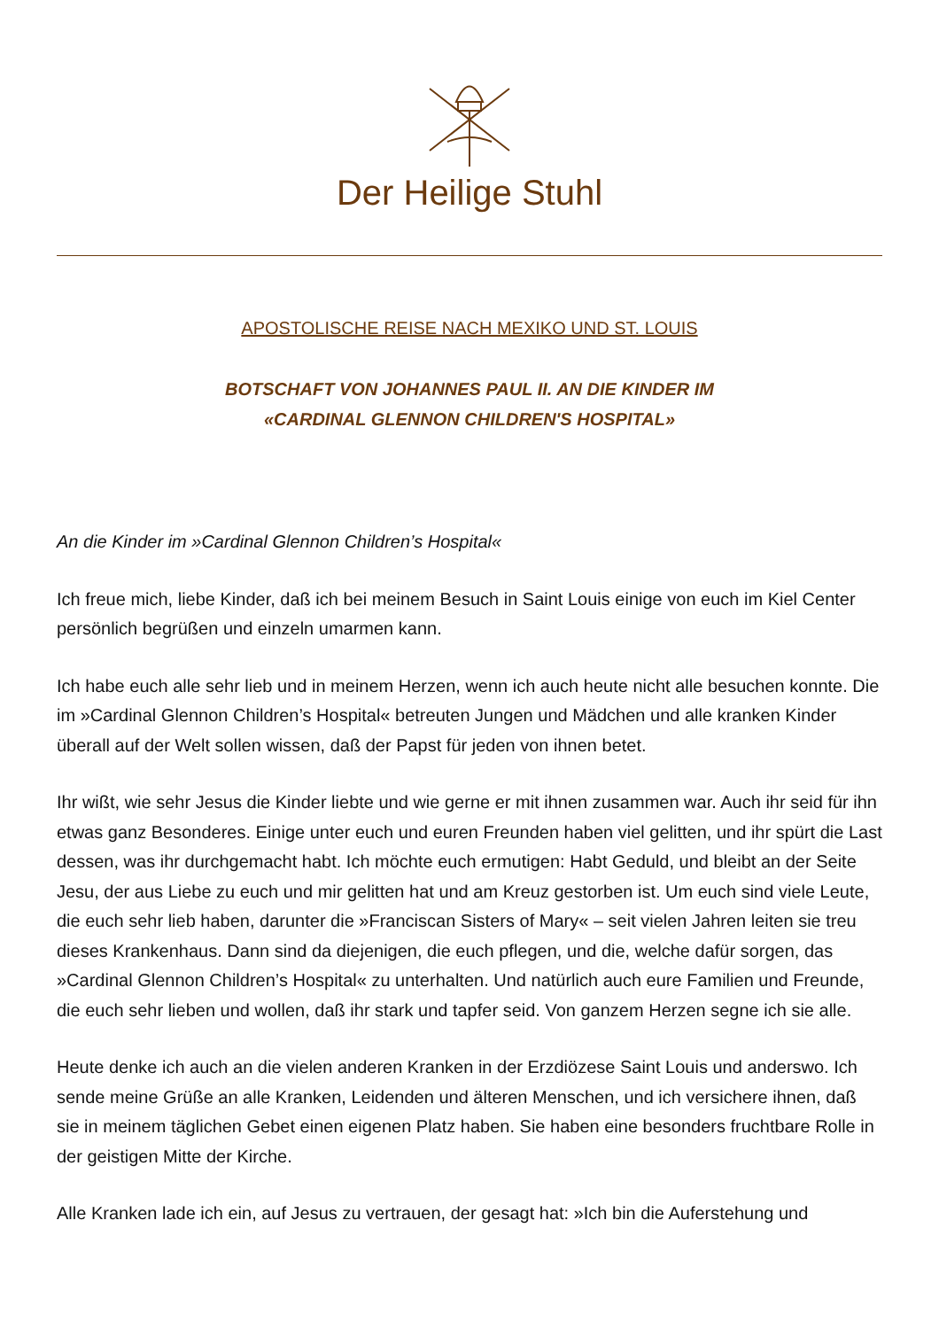Der Heilige Stuhl
APOSTOLISCHE REISE NACH MEXIKO UND ST. LOUIS
BOTSCHAFT VON JOHANNES PAUL II. AN DIE KINDER IM
«CARDINAL GLENNON CHILDREN'S HOSPITAL»
An die Kinder im »Cardinal Glennon Children’s Hospital«
Ich freue mich, liebe Kinder, daß ich bei meinem Besuch in Saint Louis einige von euch im Kiel Center persönlich begrüßen und einzeln umarmen kann.
Ich habe euch alle sehr lieb und in meinem Herzen, wenn ich auch heute nicht alle besuchen konnte. Die im »Cardinal Glennon Children’s Hospital« betreuten Jungen und Mädchen und alle kranken Kinder überall auf der Welt sollen wissen, daß der Papst für jeden von ihnen betet.
Ihr wißt, wie sehr Jesus die Kinder liebte und wie gerne er mit ihnen zusammen war. Auch ihr seid für ihn etwas ganz Besonderes. Einige unter euch und euren Freunden haben viel gelitten, und ihr spürt die Last dessen, was ihr durchgemacht habt. Ich möchte euch ermutigen: Habt Geduld, und bleibt an der Seite Jesu, der aus Liebe zu euch und mir gelitten hat und am Kreuz gestorben ist. Um euch sind viele Leute, die euch sehr lieb haben, darunter die »Franciscan Sisters of Mary« – seit vielen Jahren leiten sie treu dieses Krankenhaus. Dann sind da diejenigen, die euch pflegen, und die, welche dafür sorgen, das »Cardinal Glennon Children’s Hospital« zu unterhalten. Und natürlich auch eure Familien und Freunde, die euch sehr lieben und wollen, daß ihr stark und tapfer seid. Von ganzem Herzen segne ich sie alle.
Heute denke ich auch an die vielen anderen Kranken in der Erzdiözese Saint Louis und anderswo. Ich sende meine Grüße an alle Kranken, Leidenden und älteren Menschen, und ich versichere ihnen, daß sie in meinem täglichen Gebet einen eigenen Platz haben. Sie haben eine besonders fruchtbare Rolle in der geistigen Mitte der Kirche.
Alle Kranken lade ich ein, auf Jesus zu vertrauen, der gesagt hat: »Ich bin die Auferstehung und